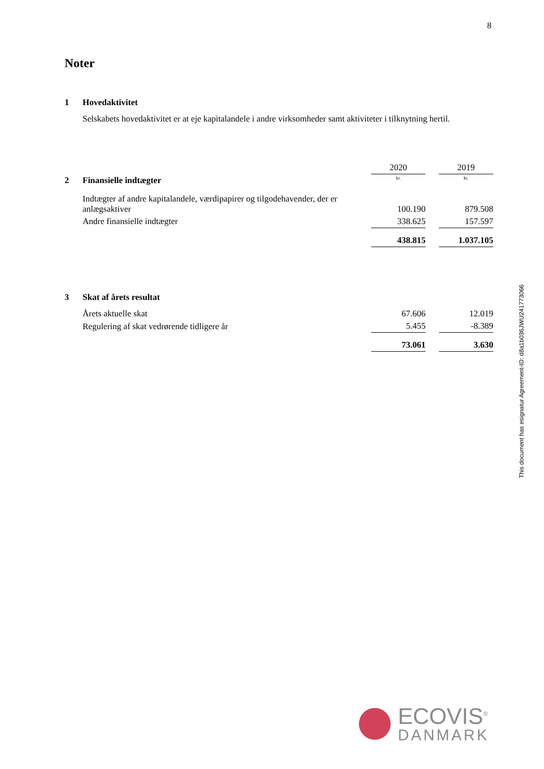8
Noter
1 Hovedaktivitet
Selskabets hovedaktivitet er at eje kapitalandele i andre virksomheder samt aktiviteter i tilknytning hertil.
| | | 2020 | | 2019 |
| 2 | Finansielle indtægter | kr. | | kr. |
| | Indtægter af andre kapitalandele, værdipapirer og tilgodehavender, der er anlægsaktiver | 100.190 | | 879.508 |
| | Andre finansielle indtægter | 338.625 | | 157.597 |
| | | 438.815 | | 1.037.105 |
| 3 | Skat af årets resultat | | | |
| | Årets aktuelle skat | 67.606 | | 12.019 |
| | Regulering af skat vedrørende tidligere år | 5.455 | | -8.389 |
| | | 73.061 | | 3.630 |
This document has esignatur Agreement-ID: d8a1b036JWU241773066
ECOVIS<sup>®</sup>
DANMARK